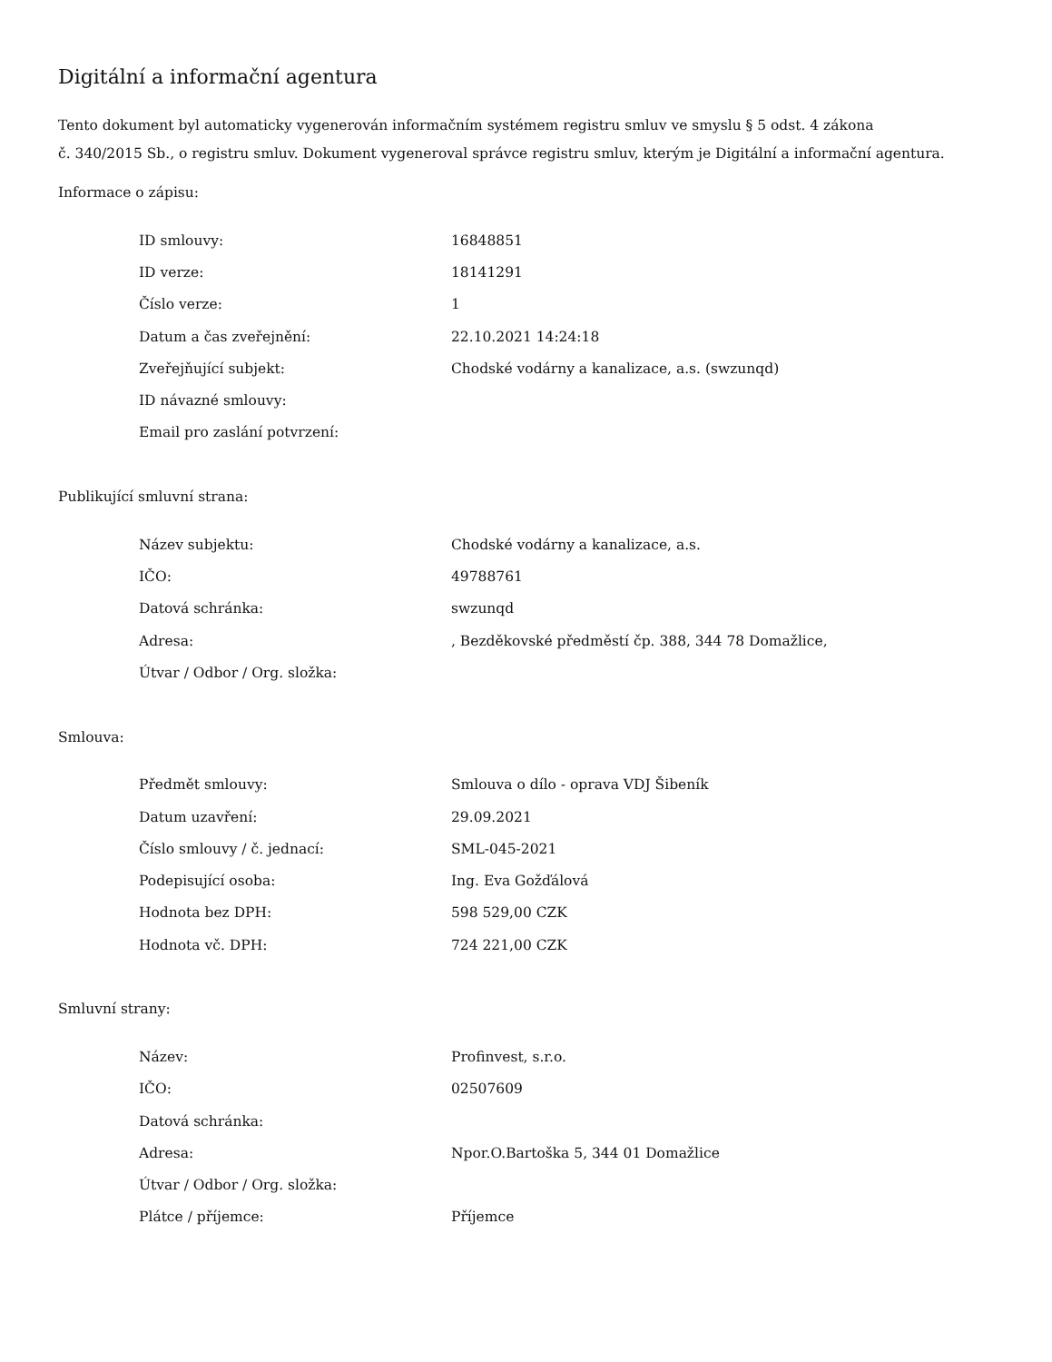Digitální a informační agentura
Tento dokument byl automaticky vygenerován informačním systémem registru smluv ve smyslu § 5 odst. 4 zákona
č. 340/2015 Sb., o registru smluv. Dokument vygeneroval správce registru smluv, kterým je Digitální a informační agentura.
Informace o zápisu:
| ID smlouvy: | 16848851 |
| ID verze: | 18141291 |
| Číslo verze: | 1 |
| Datum a čas zveřejnění: | 22.10.2021 14:24:18 |
| Zveřejňující subjekt: | Chodské vodárny a kanalizace, a.s. (swzunqd) |
| ID návazné smlouvy: | |
| Email pro zaslání potvrzení: | |
Publikující smluvní strana:
| Název subjektu: | Chodské vodárny a kanalizace, a.s. |
| IČO: | 49788761 |
| Datová schránka: | swzunqd |
| Adresa: | , Bezděkovské předměstí čp. 388, 344 78 Domažlice, |
| Útvar / Odbor / Org. složka: | |
Smlouva:
| Předmět smlouvy: | Smlouva o dílo - oprava VDJ Šibeník |
| Datum uzavření: | 29.09.2021 |
| Číslo smlouvy / č. jednací: | SML-045-2021 |
| Podepisující osoba: | Ing. Eva Gožďálová |
| Hodnota bez DPH: | 598 529,00 CZK |
| Hodnota vč. DPH: | 724 221,00 CZK |
Smluvní strany:
| Název: | Profinvest, s.r.o. |
| IČO: | 02507609 |
| Datová schránka: | |
| Adresa: | Npor.O.Bartoška 5, 344 01 Domažlice |
| Útvar / Odbor / Org. složka: | |
| Plátce / příjemce: | Příjemce |